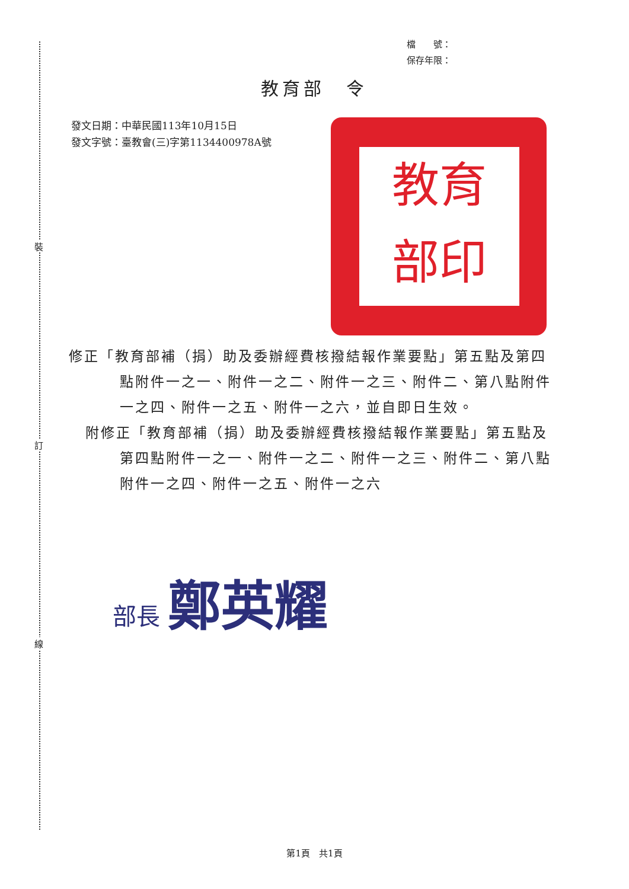裝
訂
線
檔　　號：
保存年限：
教育部　令
發文日期：中華民國113年10月15日
發文字號：臺教會(三)字第1134400978A號
教育
部印
修正「教育部補（捐）助及委辦經費核撥結報作業要點」第五點及第四點附件一之一、附件一之二、附件一之三、附件二、第八點附件一之四、附件一之五、附件一之六，並自即日生效。
附修正「教育部補（捐）助及委辦經費核撥結報作業要點」第五點及第四點附件一之一、附件一之二、附件一之三、附件二、第八點附件一之四、附件一之五、附件一之六
部長 鄭英耀
第1頁　共1頁